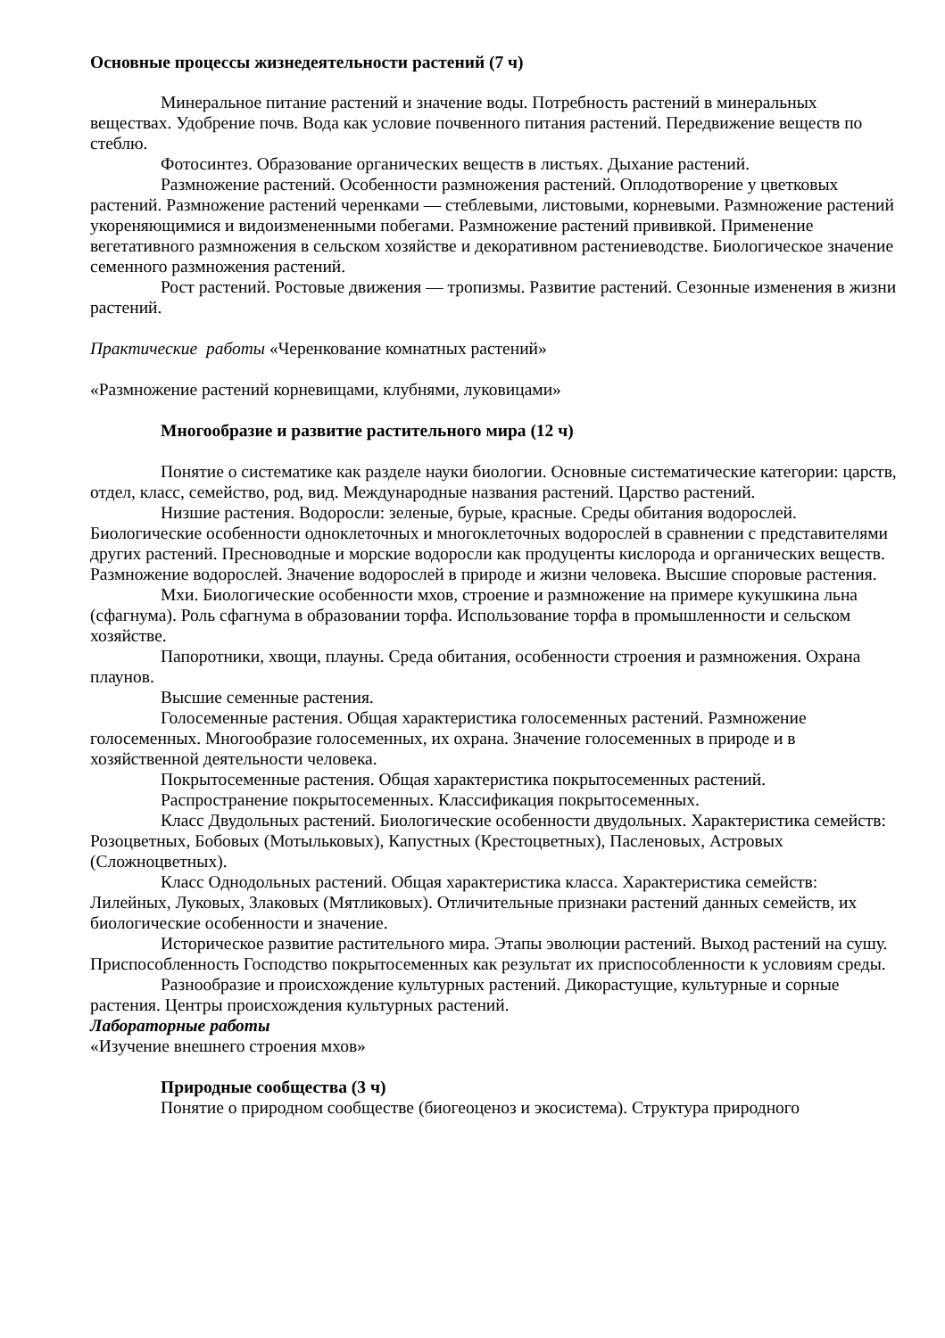Основные процессы жизнедеятельности растений (7 ч)
Минеральное питание растений и значение воды. Потребность растений в минеральных веществах. Удобрение почв. Вода как условие почвенного питания растений. Передвижение веществ по стеблю.
Фотосинтез. Образование органических веществ в листьях. Дыхание растений.
Размножение растений. Особенности размножения растений. Оплодотворение у цветковых растений. Размножение растений черенками — стеблевыми, листовыми, корневыми. Размножение растений укореняющимися и видоизмененными побегами. Размножение растений прививкой. Применение вегетативного размножения в сельском хозяйстве и декоративном растениеводстве. Биологическое значение семенного размножения растений.
Рост растений. Ростовые движения — тропизмы. Развитие растений. Сезонные изменения в жизни растений.
Практические работы «Черенкование комнатных растений»
«Размножение растений корневищами, клубнями, луковицами»
Многообразие и развитие растительного мира (12 ч)
Понятие о систематике как разделе науки биологии. Основные систематические категории: царств, отдел, класс, семейство, род, вид. Международные названия растений. Царство растений.
Низшие растения. Водоросли: зеленые, бурые, красные. Среды обитания водорослей. Биологические особенности одноклеточных и многоклеточных водорослей в сравнении с представителями других растений. Пресноводные и морские водоросли как продуценты кислорода и органических веществ. Размножение водорослей. Значение водорослей в природе и жизни человека. Высшие споровые растения.
Мхи. Биологические особенности мхов, строение и размножение на примере кукушкина льна (сфагнума). Роль сфагнума в образовании торфа. Использование торфа в промышленности и сельском хозяйстве.
Папоротники, хвощи, плауны. Среда обитания, особенности строения и размножения. Охрана плаунов.
Высшие семенные растения.
Голосеменные растения. Общая характеристика голосеменных растений. Размножение голосеменных. Многообразие голосеменных, их охрана. Значение голосеменных в природе и в хозяйственной деятельности человека.
Покрытосеменные растения. Общая характеристика покрытосеменных растений.
Распространение покрытосеменных. Классификация покрытосеменных.
Класс Двудольных растений. Биологические особенности двудольных. Характеристика семейств: Розоцветных, Бобовых (Мотыльковых), Капустных (Крестоцветных), Пасленовых, Астровых (Сложноцветных).
Класс Однодольных растений. Общая характеристика класса. Характеристика семейств: Лилейных, Луковых, Злаковых (Мятликовых). Отличительные признаки растений данных семейств, их биологические особенности и значение.
Историческое развитие растительного мира. Этапы эволюции растений. Выход растений на сушу. Приспособленность Господство покрытосеменных как результат их приспособленности к условиям среды.
Разнообразие и происхождение культурных растений. Дикорастущие, культурные и сорные растения. Центры происхождения культурных растений.
Лабораторные работы
«Изучение внешнего строения мхов»
Природные сообщества (3 ч)
Понятие о природном сообществе (биогеоценоз и экосистема). Структура природного